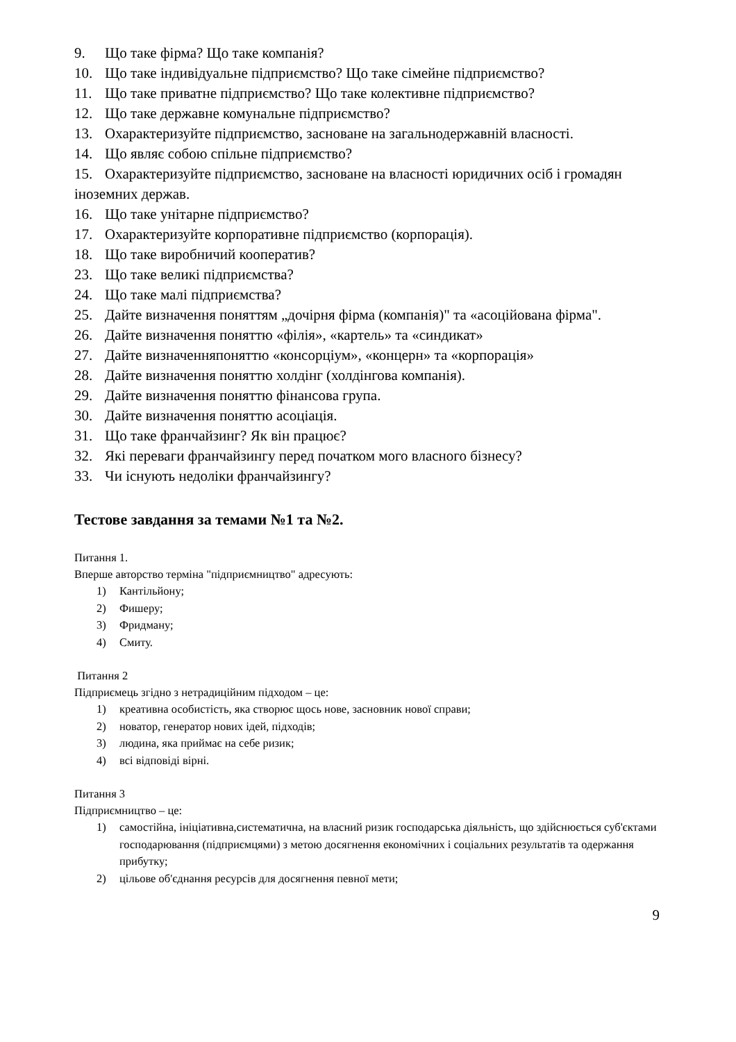9. Що таке фірма? Що таке компанія?
10. Що таке індивідуальне підприємство? Що таке сімейне підприємство?
11. Що таке приватне підприємство? Що таке колективне підприємство?
12. Що таке державне комунальне підприємство?
13. Охарактеризуйте підприємство, засноване на загальнодержавній власності.
14. Що являє собою спільне підприємство?
15. Охарактеризуйте підприємство, засноване на власності юридичних осіб і громадян іноземних держав.
16. Що таке унітарне підприємство?
17. Охарактеризуйте корпоративне підприємство (корпорація).
18. Що таке виробничий кооператив?
23. Що таке великі підприємства?
24. Що таке малі підприємства?
25. Дайте визначення поняттям „дочірня фірма (компанія)" та «асоційована фірма".
26. Дайте визначення поняттю «філія», «картель» та «синдикат»
27. Дайте визначенняпоняттю «консорціум», «концерн» та «корпорація»
28. Дайте визначення поняттю холдінг (холдінгова компанія).
29. Дайте визначення поняттю фінансова група.
30. Дайте визначення поняттю асоціація.
31. Що таке франчайзинг? Як він працює?
32. Які переваги франчайзингу перед початком мого власного бізнесу?
33. Чи існують недоліки франчайзингу?
Тестове завдання за темами №1 та №2.
Питання 1.
Вперше авторство терміна "підприємництво" адресують:
1) Кантільйону;
2) Фишеру;
3) Фридману;
4) Смиту.
Питання 2
Підприємець згідно з нетрадиційним підходом – це:
1) креативна особистість, яка створює щось нове, засновник нової справи;
2) новатор, генератор нових ідей, підходів;
3) людина, яка приймає на себе ризик;
4) всі відповіді вірні.
Питання 3
Підприємництво – це:
1) самостійна, ініціативна,систематична, на власний ризик господарська діяльність, що здійснюється суб'єктами господарювання (підприємцями) з метою досягнення економічних і соціальних результатів та одержання прибутку;
2) цільове об'єднання ресурсів для досягнення певної мети;
9